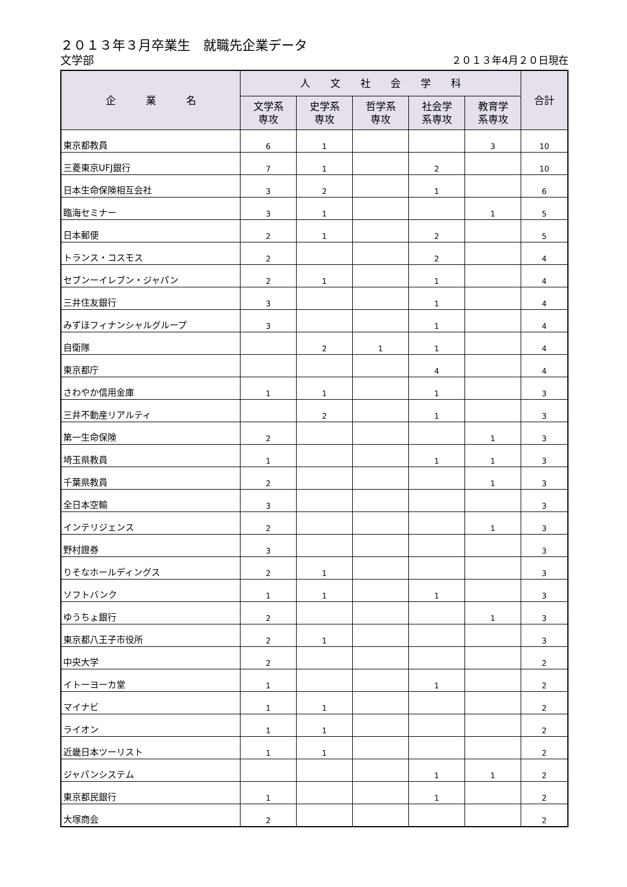２０１３年３月卒業生　就職先企業データ
文学部 ２０１３年4月２０日現在
| 企 業 名 | 人 文 社 会 学 科 | | | | | 合計 |
| --- | --- | --- | --- | --- | --- | --- |
| | 文学系 専攻 | 史学系 専攻 | 哲学系 専攻 | 社会学 系専攻 | 教育学 系専攻 | |
| 東京都教員 | 6 | 1 | | | 3 | 10 |
| 三菱東京UFJ銀行 | 7 | 1 | | 2 | | 10 |
| 日本生命保険相互会社 | 3 | 2 | | 1 | | 6 |
| 臨海セミナー | 3 | 1 | | | 1 | 5 |
| 日本郵便 | 2 | 1 | | 2 | | 5 |
| トランス・コスモス | 2 | | | 2 | | 4 |
| セブンーイレブン・ジャパン | 2 | 1 | | 1 | | 4 |
| 三井住友銀行 | 3 | | | 1 | | 4 |
| みずほフィナンシャルグループ | 3 | | | 1 | | 4 |
| 自衛隊 | | 2 | 1 | 1 | | 4 |
| 東京都庁 | | | | 4 | | 4 |
| さわやか信用金庫 | 1 | 1 | | 1 | | 3 |
| 三井不動産リアルティ | | 2 | | 1 | | 3 |
| 第一生命保険 | 2 | | | | 1 | 3 |
| 埼玉県教員 | 1 | | | 1 | 1 | 3 |
| 千葉県教員 | 2 | | | | 1 | 3 |
| 全日本空輸 | 3 | | | | | 3 |
| インテリジェンス | 2 | | | | 1 | 3 |
| 野村證券 | 3 | | | | | 3 |
| りそなホールディングス | 2 | 1 | | | | 3 |
| ソフトバンク | 1 | 1 | | 1 | | 3 |
| ゆうちょ銀行 | 2 | | | | 1 | 3 |
| 東京都八王子市役所 | 2 | 1 | | | | 3 |
| 中央大学 | 2 | | | | | 2 |
| イトーヨーカ堂 | 1 | | | 1 | | 2 |
| マイナビ | 1 | 1 | | | | 2 |
| ライオン | 1 | 1 | | | | 2 |
| 近畿日本ツーリスト | 1 | 1 | | | | 2 |
| ジャパンシステム | | | | 1 | 1 | 2 |
| 東京都民銀行 | 1 | | | 1 | | 2 |
| 大塚商会 | 2 | | | | | 2 |